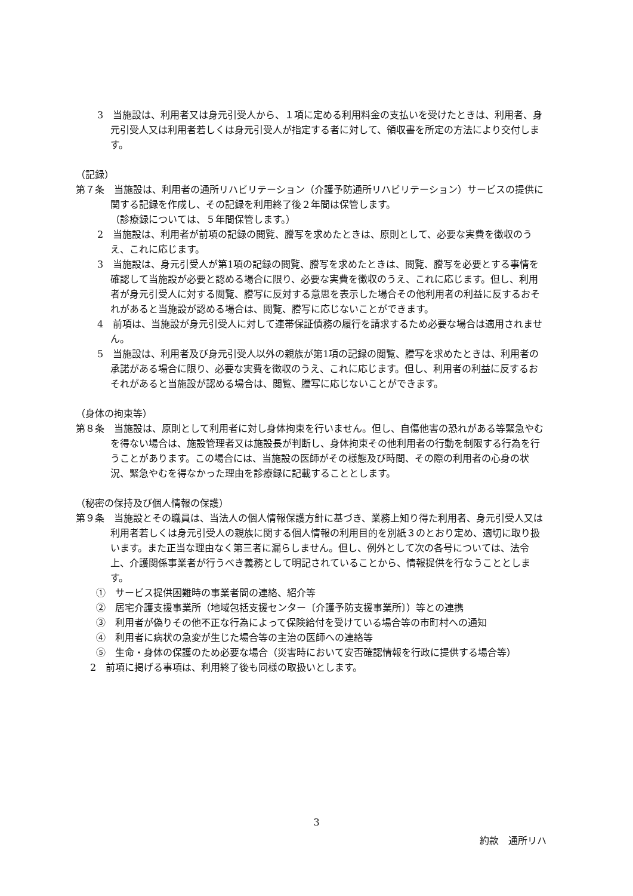3　当施設は、利用者又は身元引受人から、１項に定める利用料金の支払いを受けたときは、利用者、身元引受人又は利用者若しくは身元引受人が指定する者に対して、領収書を所定の方法により交付します。
（記録）
第７条　当施設は、利用者の通所リハビリテーション（介護予防通所リハビリテーション）サービスの提供に関する記録を作成し、その記録を利用終了後２年間は保管します。
（診療録については、５年間保管します。）
2　当施設は、利用者が前項の記録の閲覧、謄写を求めたときは、原則として、必要な実費を徴収のうえ、これに応じます。
3　当施設は、身元引受人が第1項の記録の閲覧、謄写を求めたときは、閲覧、謄写を必要とする事情を確認して当施設が必要と認める場合に限り、必要な実費を徴収のうえ、これに応じます。但し、利用者が身元引受人に対する閲覧、謄写に反対する意思を表示した場合その他利用者の利益に反するおそれがあると当施設が認める場合は、閲覧、謄写に応じないことができます。
4　前項は、当施設が身元引受人に対して連帯保証債務の履行を請求するため必要な場合は適用されません。
5　当施設は、利用者及び身元引受人以外の親族が第1項の記録の閲覧、謄写を求めたときは、利用者の承諾がある場合に限り、必要な実費を徴収のうえ、これに応じます。但し、利用者の利益に反するおそれがあると当施設が認める場合は、閲覧、謄写に応じないことができます。
（身体の拘束等）
第８条　当施設は、原則として利用者に対し身体拘束を行いません。但し、自傷他害の恐れがある等緊急やむを得ない場合は、施設管理者又は施設長が判断し、身体拘束その他利用者の行動を制限する行為を行うことがあります。この場合には、当施設の医師がその様態及び時間、その際の利用者の心身の状況、緊急やむを得なかった理由を診療録に記載することとします。
（秘密の保持及び個人情報の保護）
第９条　当施設とその職員は、当法人の個人情報保護方針に基づき、業務上知り得た利用者、身元引受人又は利用者若しくは身元引受人の親族に関する個人情報の利用目的を別紙３のとおり定め、適切に取り扱います。また正当な理由なく第三者に漏らしません。但し、例外として次の各号については、法令上、介護関係事業者が行うべき義務として明記されていることから、情報提供を行なうこととします。
①　サービス提供困難時の事業者間の連絡、紹介等
②　居宅介護支援事業所（地域包括支援センター〔介護予防支援事業所〕）等との連携
③　利用者が偽りその他不正な行為によって保険給付を受けている場合等の市町村への通知
④　利用者に病状の急変が生じた場合等の主治の医師への連絡等
⑤　生命・身体の保護のため必要な場合（災害時において安否確認情報を行政に提供する場合等）
2　前項に掲げる事項は、利用終了後も同様の取扱いとします。
3
約款　通所リハ